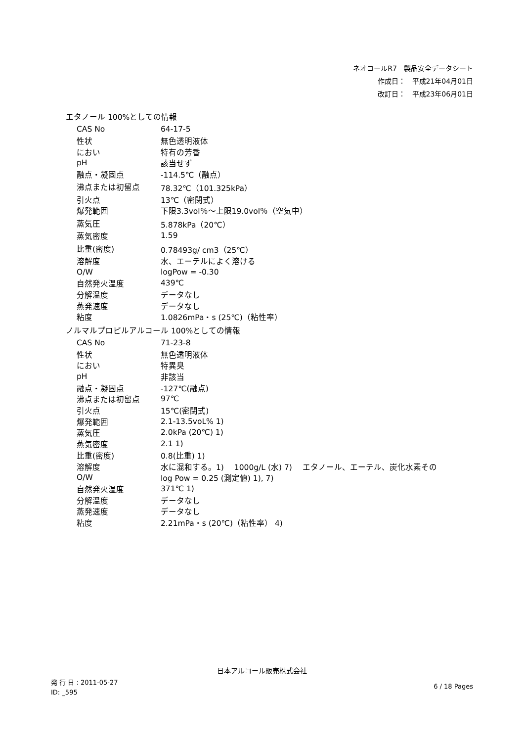ネオコールR7　製品安全データシート
作成日：　平成21年04月01日
改訂日：　平成23年06月01日
エタノール 100%としての情報
| CAS No | 64-17-5 |
| 性状 | 無色透明液体 |
| におい | 特有の芳香 |
| pH | 該当せず |
| 融点・凝固点 | -114.5℃（融点） |
| 沸点または初留点 | 78.32℃（101.325kPa） |
| 引火点 | 13℃（密閉式） |
| 爆発範囲 | 下限3.3vol％～上限19.0vol％（空気中） |
| 蒸気圧 | 5.878kPa（20℃） |
| 蒸気密度 | 1.59 |
| 比重(密度) | 0.78493g/ cm3（25℃） |
| 溶解度 | 水、エーテルによく溶ける |
| O/W | logPow = -0.30 |
| 自然発火温度 | 439℃ |
| 分解温度 | データなし |
| 蒸発速度 | データなし |
| 粘度 | 1.0826mPa・s (25℃)（粘性率） |
ノルマルプロピルアルコール 100%としての情報
| CAS No | 71-23-8 |
| 性状 | 無色透明液体 |
| におい | 特異臭 |
| pH | 非該当 |
| 融点・凝固点 | -127℃(融点) |
| 沸点または初留点 | 97℃ |
| 引火点 | 15℃(密閉式) |
| 爆発範囲 | 2.1-13.5voL% 1) |
| 蒸気圧 | 2.0kPa (20℃) 1) |
| 蒸気密度 | 2.1 1) |
| 比重(密度) | 0.8(比重) 1) |
| 溶解度 | 水に混和する。1) 1000g/L (水) 7) エタノール、エーテル、炭化水素その |
| O/W | log Pow = 0.25 (測定値) 1), 7) |
| 自然発火温度 | 371℃ 1) |
| 分解温度 | データなし |
| 蒸発速度 | データなし |
| 粘度 | 2.21mPa・s (20℃)（粘性率） 4) |
日本アルコール販売株式会社
発 行 日 : 2011-05-27
ID: _595
6 / 18 Pages